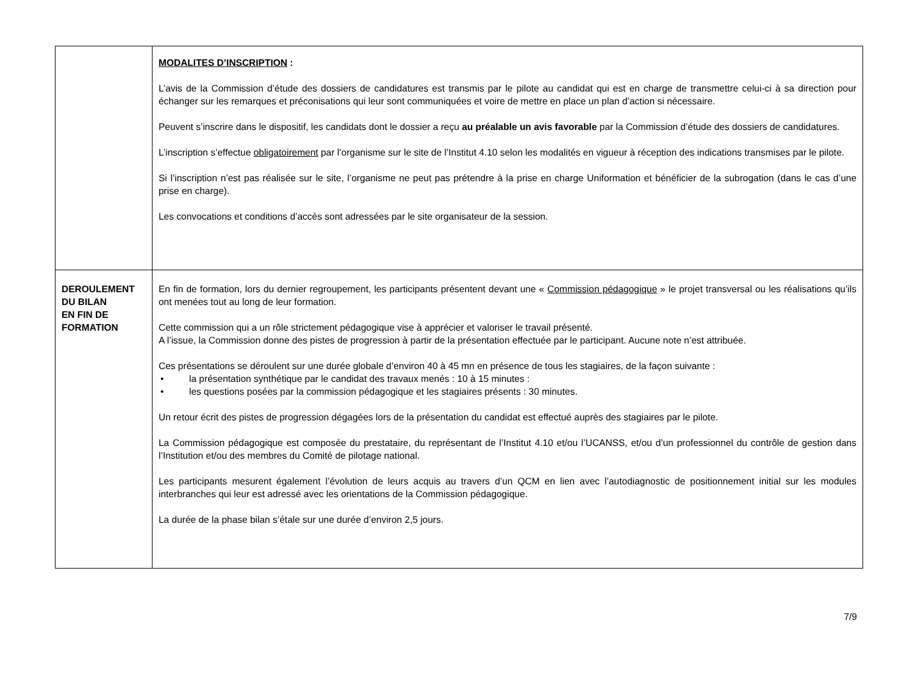| | MODALITES D’INSCRIPTION : L’avis de la Commission d’étude des dossiers de candidatures est transmis par le pilote au candidat qui est en charge de transmettre celui-ci à sa direction pour échanger sur les remarques et préconisations qui leur sont communiquées et voire de mettre en place un plan d’action si nécessaire. Peuvent s’inscrire dans le dispositif, les candidats dont le dossier a reçu au préalable un avis favorable par la Commission d’étude des dossiers de candidatures. L’inscription s’effectue obligatoirement par l’organisme sur le site de l’Institut 4.10 selon les modalités en vigueur à réception des indications transmises par le pilote. Si l’inscription n’est pas réalisée sur le site, l’organisme ne peut pas prétendre à la prise en charge Uniformation et bénéficier de la subrogation (dans le cas d’une prise en charge). Les convocations et conditions d’accès sont adressées par le site organisateur de la session. |
| DEROULEMENT DU BILAN EN FIN DE FORMATION | En fin de formation, lors du dernier regroupement, les participants présentent devant une « Commission pédagogique » le projet transversal ou les réalisations qu’ils ont menées tout au long de leur formation. Cette commission qui a un rôle strictement pédagogique vise à apprécier et valoriser le travail présenté. A l’issue, la Commission donne des pistes de progression à partir de la présentation effectuée par le participant. Aucune note n’est attribuée. Ces présentations se déroulent sur une durée globale d’environ 40 à 45 mn en présence de tous les stagiaires, de la façon suivante : • la présentation synthétique par le candidat des travaux menés : 10 à 15 minutes : • les questions posées par la commission pédagogique et les stagiaires présents : 30 minutes. Un retour écrit des pistes de progression dégagées lors de la présentation du candidat est effectué auprès des stagiaires par le pilote. La Commission pédagogique est composée du prestataire, du représentant de l’Institut 4.10 et/ou l’UCANSS, et/ou d’un professionnel du contrôle de gestion dans l’Institution et/ou des membres du Comité de pilotage national. Les participants mesurent également l’évolution de leurs acquis au travers d’un QCM en lien avec l’autodiagnostic de positionnement initial sur les modules interbranches qui leur est adressé avec les orientations de la Commission pédagogique. La durée de la phase bilan s’étale sur une durée d’environ 2,5 jours. |
7/9